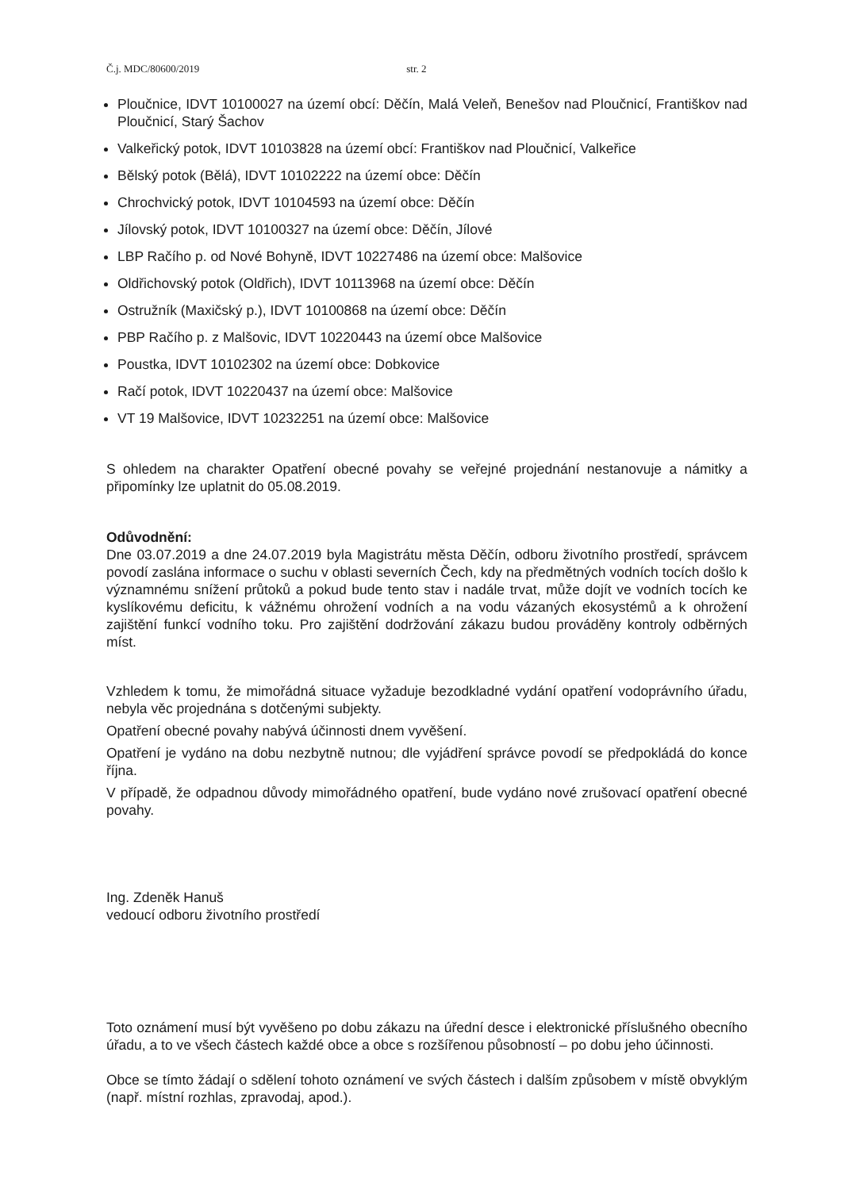Č.j. MDC/80600/2019 str. 2
Ploučnice, IDVT 10100027 na území obcí: Děčín, Malá Veleň, Benešov nad Ploučnicí, Františkov nad Ploučnicí, Starý Šachov
Valkeřický potok, IDVT 10103828 na území obcí: Františkov nad Ploučnicí, Valkeřice
Bělský potok (Bělá), IDVT 10102222 na území obce: Děčín
Chrochvický potok, IDVT 10104593 na území obce: Děčín
Jílovský potok, IDVT 10100327 na území obce: Děčín, Jílové
LBP Račího p. od Nové Bohyně, IDVT 10227486 na území obce: Malšovice
Oldřichovský potok (Oldřich), IDVT 10113968 na území obce: Děčín
Ostružník (Maxičský p.), IDVT 10100868 na území obce: Děčín
PBP Račího p. z Malšovic, IDVT 10220443 na území obce Malšovice
Poustka, IDVT 10102302 na území obce: Dobkovice
Račí potok, IDVT 10220437 na území obce: Malšovice
VT 19 Malšovice, IDVT 10232251 na území obce: Malšovice
S ohledem na charakter Opatření obecné povahy se veřejné projednání nestanovuje a námitky a připomínky lze uplatnit do 05.08.2019.
Odůvodnění:
Dne 03.07.2019 a dne 24.07.2019 byla Magistrátu města Děčín, odboru životního prostředí, správcem povodí zaslána informace o suchu v oblasti severních Čech, kdy na předmětných vodních tocích došlo k významnému snížení průtoků a pokud bude tento stav i nadále trvat, může dojít ve vodních tocích ke kyslíkovému deficitu, k vážnému ohrožení vodních a na vodu vázaných ekosystémů a k ohrožení zajištění funkcí vodního toku. Pro zajištění dodržování zákazu budou prováděny kontroly odběrných míst.
Vzhledem k tomu, že mimořádná situace vyžaduje bezodkladné vydání opatření vodoprávního úřadu, nebyla věc projednána s dotčenými subjekty.
Opatření obecné povahy nabývá účinnosti dnem vyvěšení.
Opatření je vydáno na dobu nezbytně nutnou; dle vyjádření správce povodí se předpokládá do konce října.
V případě, že odpadnou důvody mimořádného opatření, bude vydáno nové zrušovací opatření obecné povahy.
Ing. Zdeněk Hanuš
vedoucí odboru životního prostředí
Toto oznámení musí být vyvěšeno po dobu zákazu na úřední desce i elektronické příslušného obecního úřadu, a to ve všech částech každé obce a obce s rozšířenou působností – po dobu jeho účinnosti.
Obce se tímto žádají o sdělení tohoto oznámení ve svých částech i dalším způsobem v místě obvyklým (např. místní rozhlas, zpravodaj, apod.).